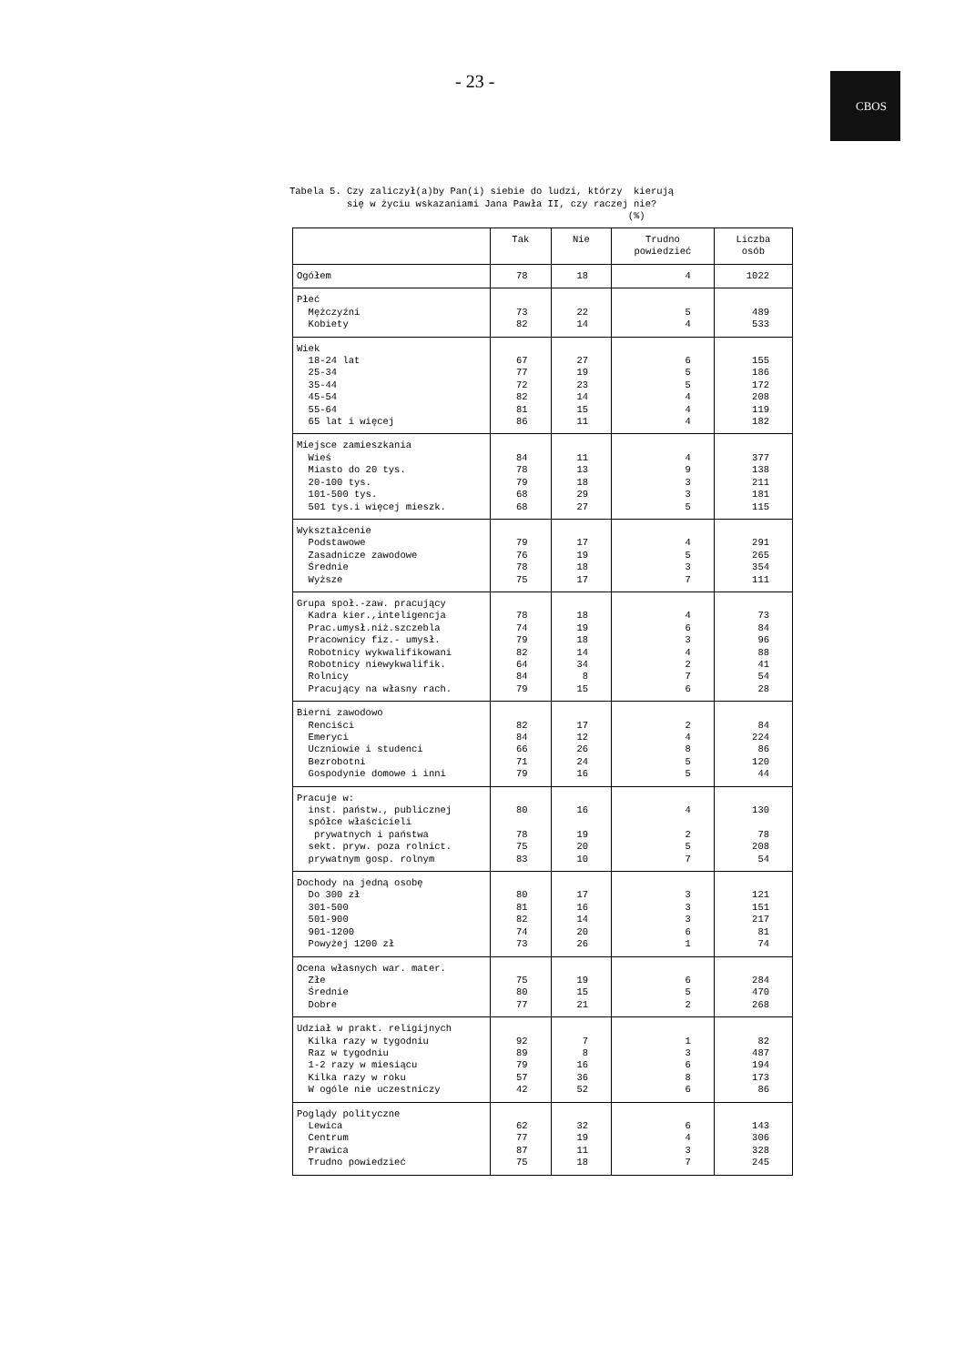- 23 - CBOS
Tabela 5. Czy zaliczył(a)by Pan(i) siebie do ludzi, którzy kierują się w życiu wskazaniami Jana Pawła II, czy raczej nie? (%)
| | Tak | Nie | Trudno powiedzieć | Liczba osób |
| --- | --- | --- | --- | --- |
| Ogółem | 78 | 18 | 4 | 1022 |
| Płeć Mężczyźni Kobiety | 73 82 | 22 14 | 5 4 | 489 533 |
| Wiek 18-24 lat 25-34 35-44 45-54 55-64 65 lat i więcej | 67 77 72 82 81 86 | 27 19 23 14 15 11 | 6 5 5 4 4 4 | 155 186 172 208 119 182 |
| Miejsce zamieszkania Wieś Miasto do 20 tys. 20-100 tys. 101-500 tys. 501 tys.i więcej mieszk. | 84 78 79 68 68 | 11 13 18 29 27 | 4 9 3 3 5 | 377 138 211 181 115 |
| Wykształcenie Podstawowe Zasadnicze zawodowe Średnie Wyższe | 79 76 78 75 | 17 19 18 17 | 4 5 3 7 | 291 265 354 111 |
| Grupa społ.-zaw. pracujący Kadra kier.,inteligencja Prac.umysł.niż.szczebla Pracownicy fiz.- umysł. Robotnicy wykwalifikowani Robotnicy niewykwalifik. Rolnicy Pracujący na własny rach. | 78 74 79 82 64 84 79 | 18 19 18 14 34 8 15 | 4 6 3 4 2 7 6 | 73 84 96 88 41 54 28 |
| Bierni zawodowo Renciści Emeryci Uczniowie i studenci Bezrobotni Gospodynie domowe i inni | 82 84 66 71 79 | 17 12 26 24 16 | 2 4 8 5 5 | 84 224 86 120 44 |
| Pracuje w: inst. państw., publicznej spółce właścicieli prywatnych i państwa sekt. pryw. poza rolnict. prywatnym gosp. rolnym | 80 78 75 83 | 16 19 20 10 | 4 2 5 7 | 130 78 208 54 |
| Dochody na jedną osobę Do 300 zł 301-500 501-900 901-1200 Powyżej 1200 zł | 80 81 82 74 73 | 17 16 14 20 26 | 3 3 3 6 1 | 121 151 217 81 74 |
| Ocena własnych war. mater. Złe Średnie Dobre | 75 80 77 | 19 15 21 | 6 5 2 | 284 470 268 |
| Udział w prakt. religijnych Kilka razy w tygodniu Raz w tygodniu 1-2 razy w miesiącu Kilka razy w roku W ogóle nie uczestniczy | 92 89 79 57 42 | 7 8 16 36 52 | 1 3 6 8 6 | 82 487 194 173 86 |
| Poglądy polityczne Lewica Centrum Prawica Trudno powiedzieć | 62 77 87 75 | 32 19 11 18 | 6 4 3 7 | 143 306 328 245 |